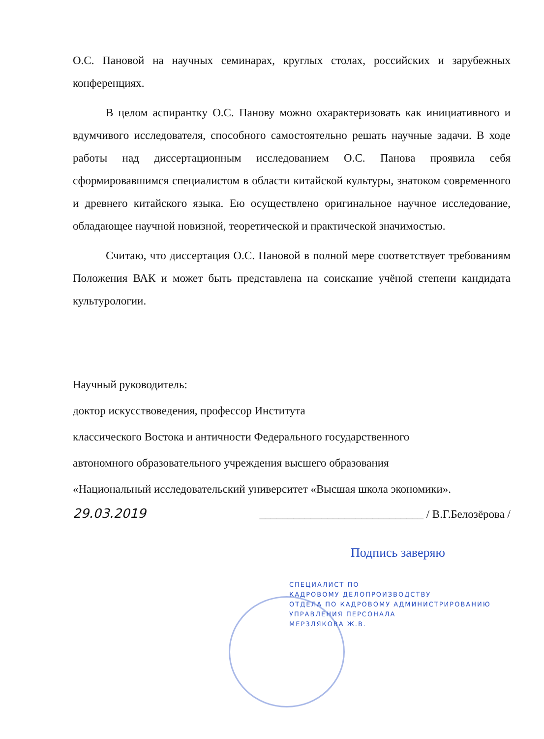О.С. Пановой на научных семинарах, круглых столах, российских и зарубежных конференциях.
В целом аспирантку О.С. Панову можно охарактеризовать как инициативного и вдумчивого исследователя, способного самостоятельно решать научные задачи. В ходе работы над диссертационным исследованием О.С. Панова проявила себя сформировавшимся специалистом в области китайской культуры, знатоком современного и древнего китайского языка. Ею осуществлено оригинальное научное исследование, обладающее научной новизной, теоретической и практической значимостью.
Считаю, что диссертация О.С. Пановой в полной мере соответствует требованиям Положения ВАК и может быть представлена на соискание учёной степени кандидата культурологии.
Научный руководитель:
доктор искусствоведения, профессор Института
классического Востока и античности Федерального государственного
автономного образовательного учреждения высшего образования
«Национальный исследовательский университет «Высшая школа экономики».
29.03.2019 _____________________________ / В.Г.Белозёрова /
Подпись заверяю
СПЕЦИАЛИСТ ПО
КАДРОВОМУ ДЕЛОПРОИЗВОДСТВУ
ОТДЕЛА ПО КАДРОВОМУ АДМИНИСТРИРОВАНИЮ
УПРАВЛЕНИЯ ПЕРСОНАЛА
МЕРЗЛЯКОВА Ж.В.